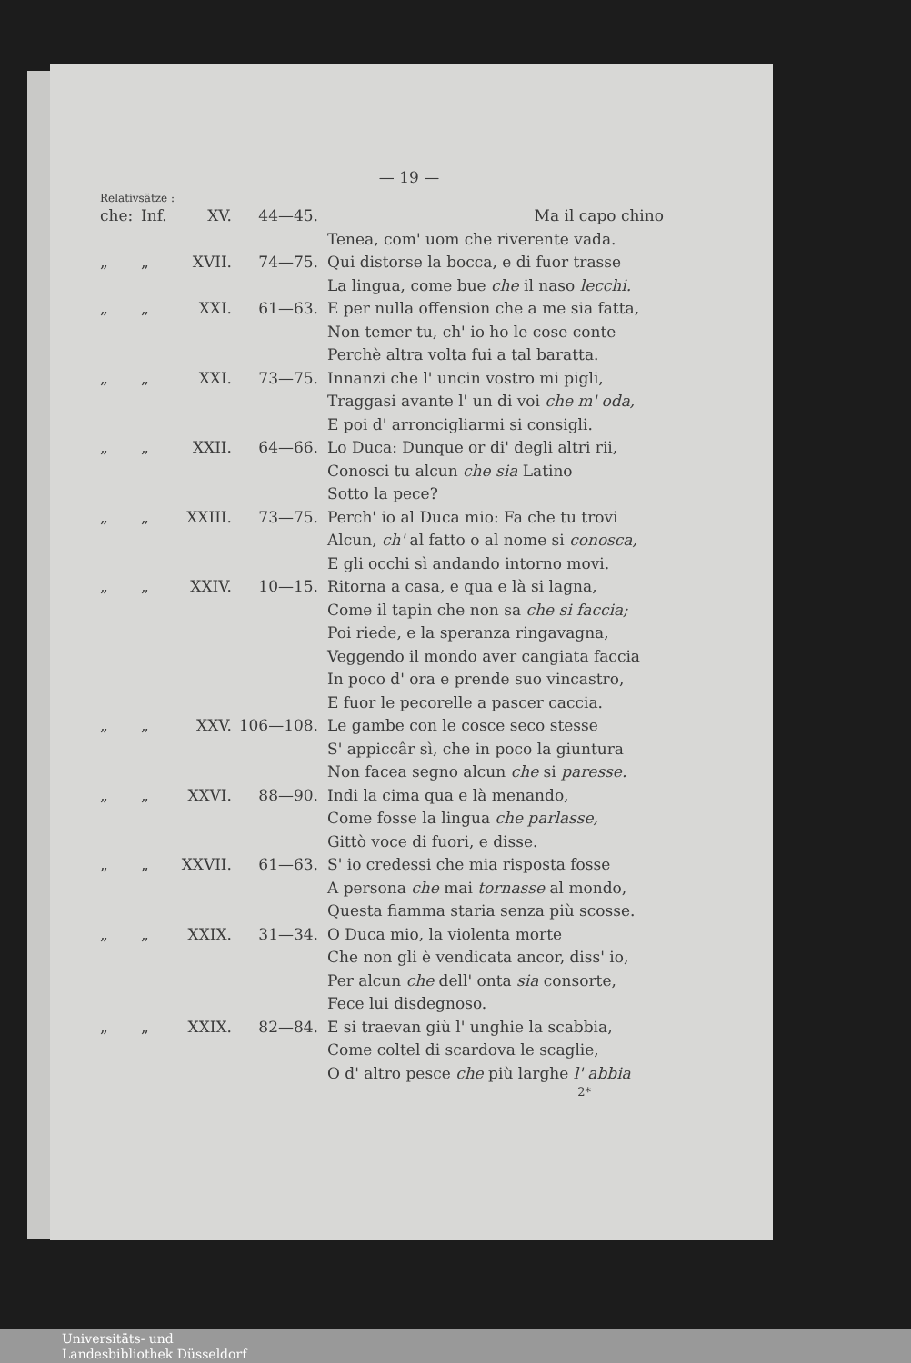— 19 —
Relativsätze :
| che: | Inf. | XV. | 44—45. | Ma il capo chino |
| | | | | Tenea, com' uom che riverente vada. |
| „ | „ | XVII. | 74—75. | Qui distorse la bocca, e di fuor trasse |
| | | | | La lingua, come bue che il naso lecchi. |
| „ | „ | XXI. | 61—63. | E per nulla offension che a me sia fatta, |
| | | | | Non temer tu, ch' io ho le cose conte |
| | | | | Perchè altra volta fui a tal baratta. |
| „ | „ | XXI. | 73—75. | Innanzi che l' uncin vostro mi pigli, |
| | | | | Traggasi avante l' un di voi che m' oda, |
| | | | | E poi d' arroncigliarmi si consigli. |
| „ | „ | XXII. | 64—66. | Lo Duca: Dunque or di' degli altri rii, |
| | | | | Conosci tu alcun che sia Latino |
| | | | | Sotto la pece? |
| „ | „ | XXIII. | 73—75. | Perch' io al Duca mio: Fa che tu trovi |
| | | | | Alcun, ch' al fatto o al nome si conosca, |
| | | | | E gli occhi sì andando intorno movi. |
| „ | „ | XXIV. | 10—15. | Ritorna a casa, e qua e là si lagna, |
| | | | | Come il tapin che non sa che si faccia; |
| | | | | Poi riede, e la speranza ringavagna, |
| | | | | Veggendo il mondo aver cangiata faccia |
| | | | | In poco d' ora e prende suo vincastro, |
| | | | | E fuor le pecorelle a pascer caccia. |
| „ | „ | XXV. | 106—108. | Le gambe con le cosce seco stesse |
| | | | | S' appiccâr sì, che in poco la giuntura |
| | | | | Non facea segno alcun che si paresse. |
| „ | „ | XXVI. | 88—90. | Indi la cima qua e là menando, |
| | | | | Come fosse la lingua che parlasse, |
| | | | | Gittò voce di fuori, e disse. |
| „ | „ | XXVII. | 61—63. | S' io credessi che mia risposta fosse |
| | | | | A persona che mai tornasse al mondo, |
| | | | | Questa fiamma staria senza più scosse. |
| „ | „ | XXIX. | 31—34. | O Duca mio, la violenta morte |
| | | | | Che non gli è vendicata ancor, diss' io, |
| | | | | Per alcun che dell' onta sia consorte, |
| | | | | Fece lui disdegnoso. |
| „ | „ | XXIX. | 82—84. | E si traevan giù l' unghie la scabbia, |
| | | | | Come coltel di scardova le scaglie, |
| | | | | O d' altro pesce che più larghe l' abbia |
2*
Universitäts- und
Landesbibliothek Düsseldorf